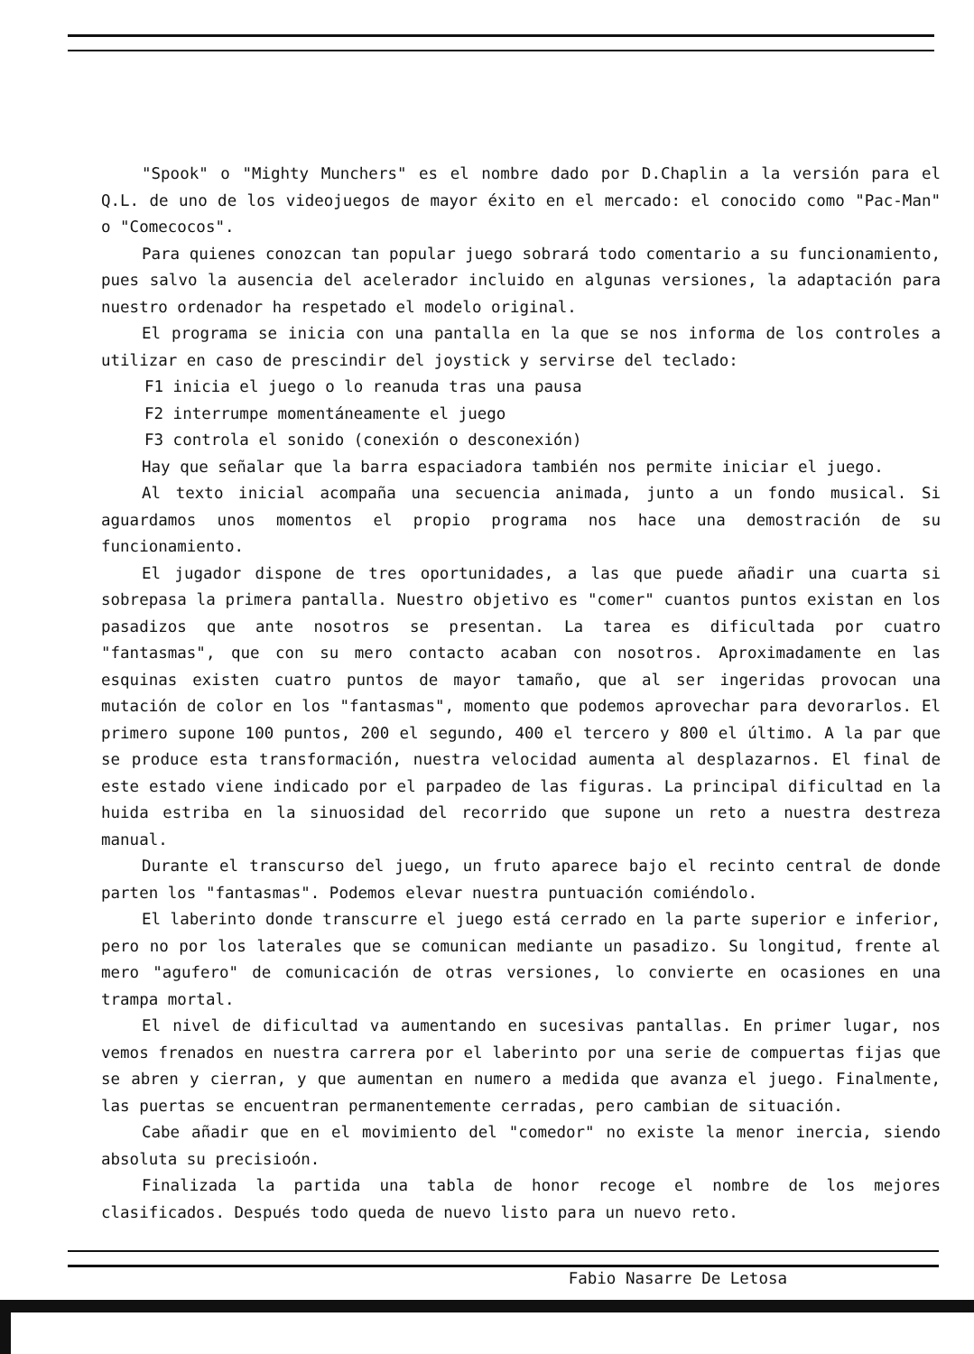"Spook" o "Mighty Munchers" es el nombre dado por D.Chaplin a la versión para el Q.L. de uno de los videojuegos de mayor éxito en el mercado: el conocido como "Pac-Man" o "Comecocos".
Para quienes conozcan tan popular juego sobrará todo comentario a su funcionamiento, pues salvo la ausencia del acelerador incluido en algunas versiones, la adaptación para nuestro ordenador ha respetado el modelo original.
El programa se inicia con una pantalla en la que se nos informa de los controles a utilizar en caso de prescindir del joystick y servirse del teclado:
F1 inicia el juego o lo reanuda tras una pausa
F2 interrumpe momentáneamente el juego
F3 controla el sonido (conexión o desconexión)
Hay que señalar que la barra espaciadora también nos permite iniciar el juego.
Al texto inicial acompaña una secuencia animada, junto a un fondo musical. Si aguardamos unos momentos el propio programa nos hace una demostración de su funcionamiento.
El jugador dispone de tres oportunidades, a las que puede añadir una cuarta si sobrepasa la primera pantalla. Nuestro objetivo es "comer" cuantos puntos existan en los pasadizos que ante nosotros se presentan. La tarea es dificultada por cuatro "fantasmas", que con su mero contacto acaban con nosotros. Aproximadamente en las esquinas existen cuatro puntos de mayor tamaño, que al ser ingeridas provocan una mutación de color en los "fantasmas", momento que podemos aprovechar para devorarlos. El primero supone 100 puntos, 200 el segundo, 400 el tercero y 800 el último. A la par que se produce esta transformación, nuestra velocidad aumenta al desplazarnos. El final de este estado viene indicado por el parpadeo de las figuras. La principal dificultad en la huida estriba en la sinuosidad del recorrido que supone un reto a nuestra destreza manual.
Durante el transcurso del juego, un fruto aparece bajo el recinto central de donde parten los "fantasmas". Podemos elevar nuestra puntuación comiéndolo.
El laberinto donde transcurre el juego está cerrado en la parte superior e inferior, pero no por los laterales que se comunican mediante un pasadizo. Su longitud, frente al mero "agufero" de comunicación de otras versiones, lo convierte en ocasiones en una trampa mortal.
El nivel de dificultad va aumentando en sucesivas pantallas. En primer lugar, nos vemos frenados en nuestra carrera por el laberinto por una serie de compuertas fijas que se abren y cierran, y que aumentan en numero a medida que avanza el juego. Finalmente, las puertas se encuentran permanentemente cerradas, pero cambian de situación.
Cabe añadir que en el movimiento del "comedor" no existe la menor inercia, siendo absoluta su precisioón.
Finalizada la partida una tabla de honor recoge el nombre de los mejores clasificados. Después todo queda de nuevo listo para un nuevo reto.
Fabio Nasarre De Letosa